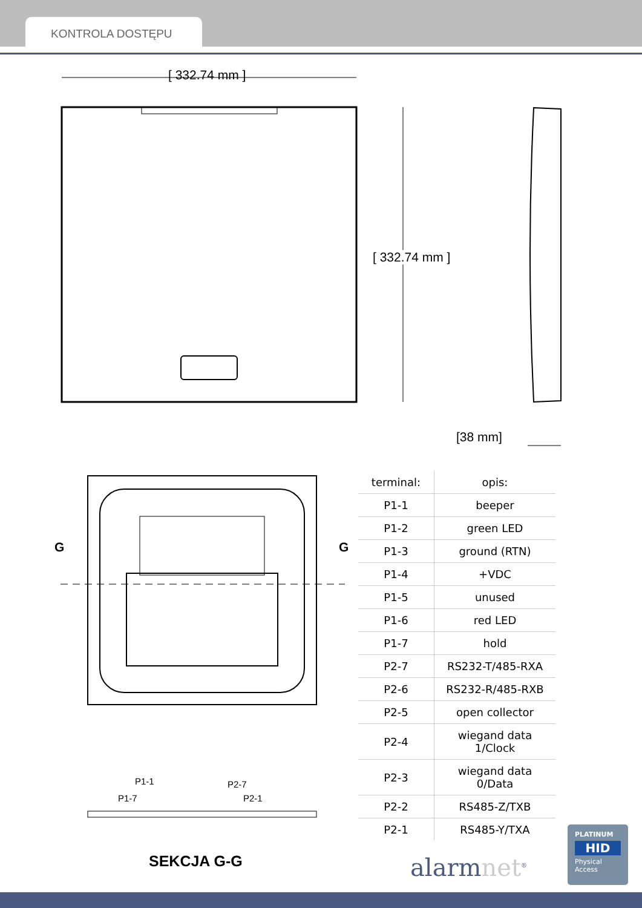KONTROLA DOSTĘPU
[ 332.74 mm ]
[ 332.74 mm ]
[38 mm]
G G
P1-1 P2-7
P1-7 P2-1
SEKCJA G-G
| terminal: | opis: |
| --- | --- |
| P1-1 | beeper |
| P1-2 | green LED |
| P1-3 | ground (RTN) |
| P1-4 | +VDC |
| P1-5 | unused |
| P1-6 | red LED |
| P1-7 | hold |
| P2-7 | RS232-T/485-RXA |
| P2-6 | RS232-R/485-RXB |
| P2-5 | open collector |
| P2-4 | wiegand data 1/Clock |
| P2-3 | wiegand data 0/Data |
| P2-2 | RS485-Z/TXB |
| P2-1 | RS485-Y/TXA |
alarmnet<sup>®</sup>
PLATINUM
HID
Physical
Access